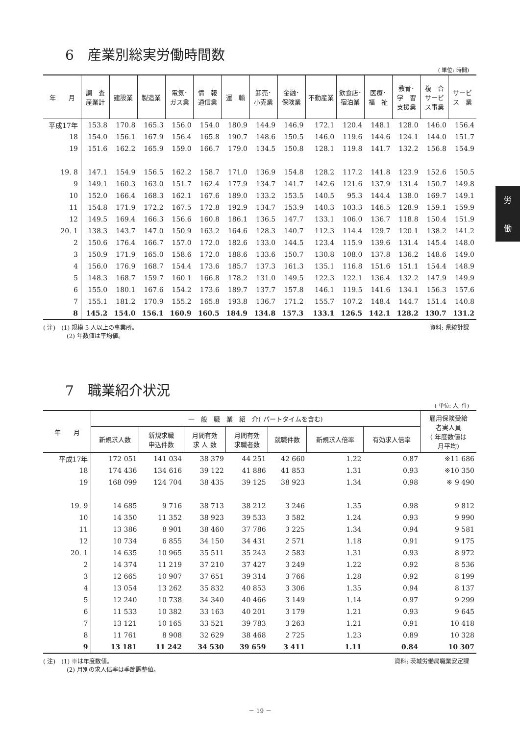6　産業別総実労働時間数
( 単位: 時間)
| 年 月 | 調 査 産業計 | 建設業 | 製造業 | 電気･ ガス業 | 情 報 通信業 | 運 輸 | 卸売･ 小売業 | 金融･ 保険業 | 不動産業 | 飲食店･ 宿泊業 | 医療･ 福 祉 | 教育･ 学 習 支援業 | 複 合 サービ ス事業 | サービ ス 業 |
| --- | --- | --- | --- | --- | --- | --- | --- | --- | --- | --- | --- | --- | --- | --- |
| 平成17年 | 153.8 | 170.8 | 165.3 | 156.0 | 154.0 | 180.9 | 144.9 | 146.9 | 172.1 | 120.4 | 148.1 | 128.0 | 146.0 | 156.4 |
| 18 | 154.0 | 156.1 | 167.9 | 156.4 | 165.8 | 190.7 | 148.6 | 150.5 | 146.0 | 119.6 | 144.6 | 124.1 | 144.0 | 151.7 |
| 19 | 151.6 | 162.2 | 165.9 | 159.0 | 166.7 | 179.0 | 134.5 | 150.8 | 128.1 | 119.8 | 141.7 | 132.2 | 156.8 | 154.9 |
| 19. 8 | 147.1 | 154.9 | 156.5 | 162.2 | 158.7 | 171.0 | 136.9 | 154.8 | 128.2 | 117.2 | 141.8 | 123.9 | 152.6 | 150.5 |
| 9 | 149.1 | 160.3 | 163.0 | 151.7 | 162.4 | 177.9 | 134.7 | 141.7 | 142.6 | 121.6 | 137.9 | 131.4 | 150.7 | 149.8 |
| 10 | 152.0 | 166.4 | 168.3 | 162.1 | 167.6 | 189.0 | 133.2 | 153.5 | 140.5 | 95.3 | 144.4 | 138.0 | 169.7 | 149.1 |
| 11 | 154.8 | 171.9 | 172.2 | 167.5 | 172.8 | 192.9 | 134.7 | 153.9 | 140.3 | 103.3 | 146.5 | 128.9 | 159.1 | 159.9 |
| 12 | 149.5 | 169.4 | 166.3 | 156.6 | 160.8 | 186.1 | 136.5 | 147.7 | 133.1 | 106.0 | 136.7 | 118.8 | 150.4 | 151.9 |
| 20. 1 | 138.3 | 143.7 | 147.0 | 150.9 | 163.2 | 164.6 | 128.3 | 140.7 | 112.3 | 114.4 | 129.7 | 120.1 | 138.2 | 141.2 |
| 2 | 150.6 | 176.4 | 166.7 | 157.0 | 172.0 | 182.6 | 133.0 | 144.5 | 123.4 | 115.9 | 139.6 | 131.4 | 145.4 | 148.0 |
| 3 | 150.9 | 171.9 | 165.0 | 158.6 | 172.0 | 188.6 | 133.6 | 150.7 | 130.8 | 108.0 | 137.8 | 136.2 | 148.6 | 149.0 |
| 4 | 156.0 | 176.9 | 168.7 | 154.4 | 173.6 | 185.7 | 137.3 | 161.3 | 135.1 | 116.8 | 151.6 | 151.1 | 154.4 | 148.9 |
| 5 | 148.3 | 168.7 | 159.7 | 160.1 | 166.8 | 178.2 | 131.0 | 149.5 | 122.3 | 122.1 | 136.4 | 132.2 | 147.9 | 149.9 |
| 6 | 155.0 | 180.1 | 167.6 | 154.2 | 173.6 | 189.7 | 137.7 | 157.8 | 146.1 | 119.5 | 141.6 | 134.1 | 156.3 | 157.6 |
| 7 | 155.1 | 181.2 | 170.9 | 155.2 | 165.8 | 193.8 | 136.7 | 171.2 | 155.7 | 107.2 | 148.4 | 144.7 | 151.4 | 140.8 |
| 8 | 145.2 | 154.0 | 156.1 | 160.9 | 160.5 | 184.9 | 134.8 | 157.3 | 133.1 | 126.5 | 142.1 | 128.2 | 130.7 | 131.2 |
( 注)　(1) 規模 5 人以上の事業所。
　　　　(2) 年数値は平均値。
資料: 県統計課
労
働
7　職業紹介状況
( 単位: 人, 件)
| 年 月 | 一 般 職 業 紹 介( パートタイムを含む) | | | | | | | 雇用保険受給 者実人員 ( 年度数値は 月平均) |
| --- | --- | --- | --- | --- | --- | --- | --- | --- |
| | 新規求人数 | 新規求職 申込件数 | 月間有効 求 人 数 | 月間有効 求職者数 | 就職件数 | 新規求人倍率 | 有効求人倍率 | |
| 平成17年 | 172 051 | 141 034 | 38 379 | 44 251 | 42 660 | 1.22 | 0.87 | ※11 686 |
| 18 | 174 436 | 134 616 | 39 122 | 41 886 | 41 853 | 1.31 | 0.93 | ※10 350 |
| 19 | 168 099 | 124 704 | 38 435 | 39 125 | 38 923 | 1.34 | 0.98 | ※ 9 490 |
| 19. 9 | 14 685 | 9 716 | 38 713 | 38 212 | 3 246 | 1.35 | 0.98 | 9 812 |
| 10 | 14 350 | 11 352 | 38 923 | 39 533 | 3 582 | 1.24 | 0.93 | 9 990 |
| 11 | 13 386 | 8 901 | 38 460 | 37 786 | 3 225 | 1.34 | 0.94 | 9 581 |
| 12 | 10 734 | 6 855 | 34 150 | 34 431 | 2 571 | 1.18 | 0.91 | 9 175 |
| 20. 1 | 14 635 | 10 965 | 35 511 | 35 243 | 2 583 | 1.31 | 0.93 | 8 972 |
| 2 | 14 374 | 11 219 | 37 210 | 37 427 | 3 249 | 1.22 | 0.92 | 8 536 |
| 3 | 12 665 | 10 907 | 37 651 | 39 314 | 3 766 | 1.28 | 0.92 | 8 199 |
| 4 | 13 054 | 13 262 | 35 832 | 40 853 | 3 306 | 1.35 | 0.94 | 8 137 |
| 5 | 12 240 | 10 738 | 34 340 | 40 466 | 3 149 | 1.14 | 0.97 | 9 299 |
| 6 | 11 533 | 10 382 | 33 163 | 40 201 | 3 179 | 1.21 | 0.93 | 9 645 |
| 7 | 13 121 | 10 165 | 33 521 | 39 783 | 3 263 | 1.21 | 0.91 | 10 418 |
| 8 | 11 761 | 8 908 | 32 629 | 38 468 | 2 725 | 1.23 | 0.89 | 10 328 |
| 9 | 13 181 | 11 242 | 34 530 | 39 659 | 3 411 | 1.11 | 0.84 | 10 307 |
( 注)　(1) ※は年度数値。
　　　　(2) 月別の求人倍率は季節調整値。
資料: 茨城労働局職業安定課
－ 19 －